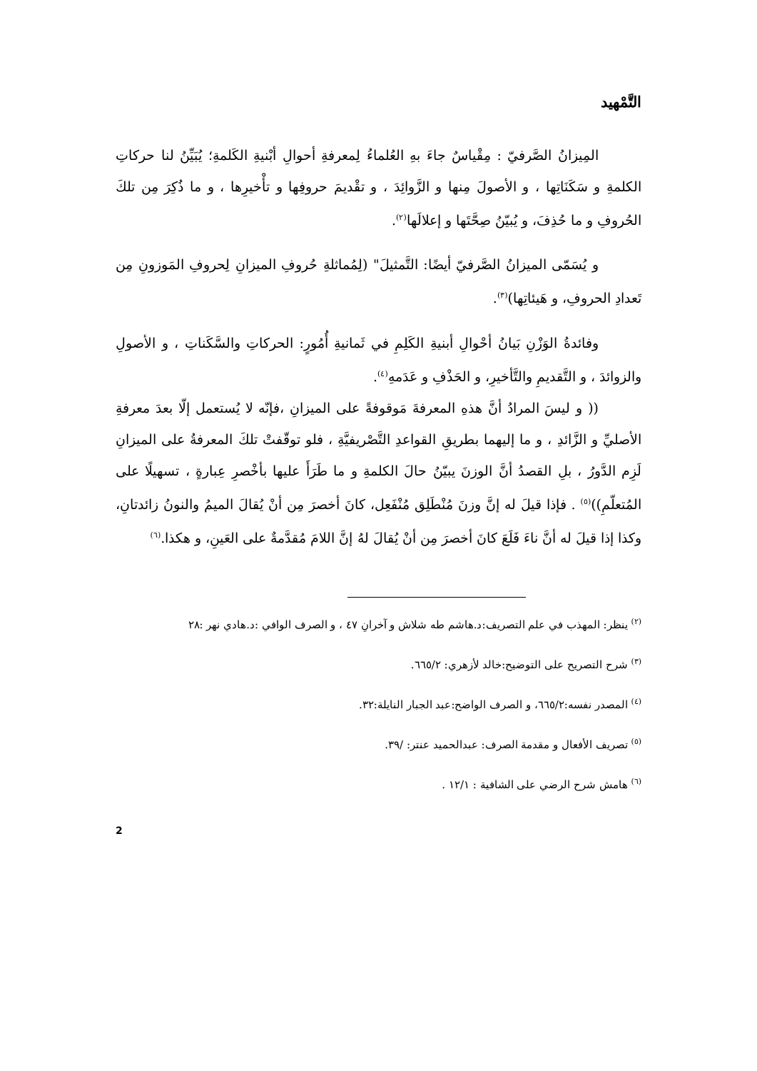التَّمْهيد
المِيزانُ الصَّرفيّ : مِقْياسٌ جاءَ بهِ العُلماءُ لِمعرفةِ أحوالِ أبْنيةِ الكَلمةِ؛ يُبَيِّنُ لنا حركاتِ الكلمةِ و سَكَنَاتِها ، و الأصولَ مِنها و الزَّوائِدَ ، و تقْديمَ حروفِها و تأْخيرِها ، و ما ذُكِرَ مِن تلكَ الحُروفِ و ما حُذِفَ، و يُبيّنُ صِحَّتَها و إعلالَها<sup>(٢)</sup>.
و يُسَمّى الميزانُ الصَّرفيّ أيضًا: التَّمثيلَ" (لِمُماثلةِ حُروفِ الميزانِ لِحروفِ المَوزونِ مِن تَعدادِ الحروفِ، و هَيئاتِها)<sup>(٣)</sup>.
وفائدةُ الوَزْنِ بَيانُ أحْوالِ أبنيةِ الكَلِمِ في ثَمانيةِ أُمُورٍ: الحركاتِ والسَّكَناتِ ، و الأصولِ والزوائدَ ، و التَّقديمِ والتَّأخيرِ، و الحَذْفِ و عَدَمهِ<sup>(٤)</sup>.
(( و ليسَ المرادُ أنَّ هذهِ المعرفةَ مَوقوفةً على الميزانِ ،فإنّه لا يُستعمل إلّا بعدَ معرفةِ الأصليِّ و الزَّائدِ ، و ما إليهما بطريقِ القواعدِ التَّصْريفيَّةِ ، فلو توقّفتْ تلكَ المعرفةُ على الميزانِ لَزِم الدَّورُ ، بلِ القصدُ أنَّ الوزنَ يبيّنُ حالَ الكلمةِ و ما طَرَأَ عليها بأخْصرِ عِبارةٍ ، تسهيلًا على المُتعلّمِ))<sup>(٥)</sup> . فإذا قيلَ له إنَّ وزنَ مُنْطَلِق مُنْفَعِل، كانَ أخصرَ مِن أنْ يُقالَ الميمُ والنونُ زائدتانِ، وكذا إذا قيلَ له أنَّ ناءَ فَلَعَ كانَ أخصرَ مِن أنْ يُقالَ لهُ إنَّ اللامَ مُقدَّمةٌ على العَينِ، و هكذا.<sup>(٦)</sup>
<sup>(٢)</sup> ينظر: المهذب في علم التصريف:د.هاشم طه شلاش و آخرانِ ٤٧ ، و الصرف الوافي :د.هادي نهر :٢٨
<sup>(٣)</sup> شرح التصريح على التوضيح:خالد لأزهري: ٦٦٥/٢.
<sup>(٤)</sup> المصدر نفسه:٦٦٥/٢، و الصرف الواضح:عبد الجبار النايلة:٣٢.
<sup>(٥)</sup> تصريف الأفعال و مقدمة الصرف: عبدالحميد عنتر: /٣٩.
<sup>(٦)</sup> هامش شرح الرضي على الشافية : ١٢/١ .
2